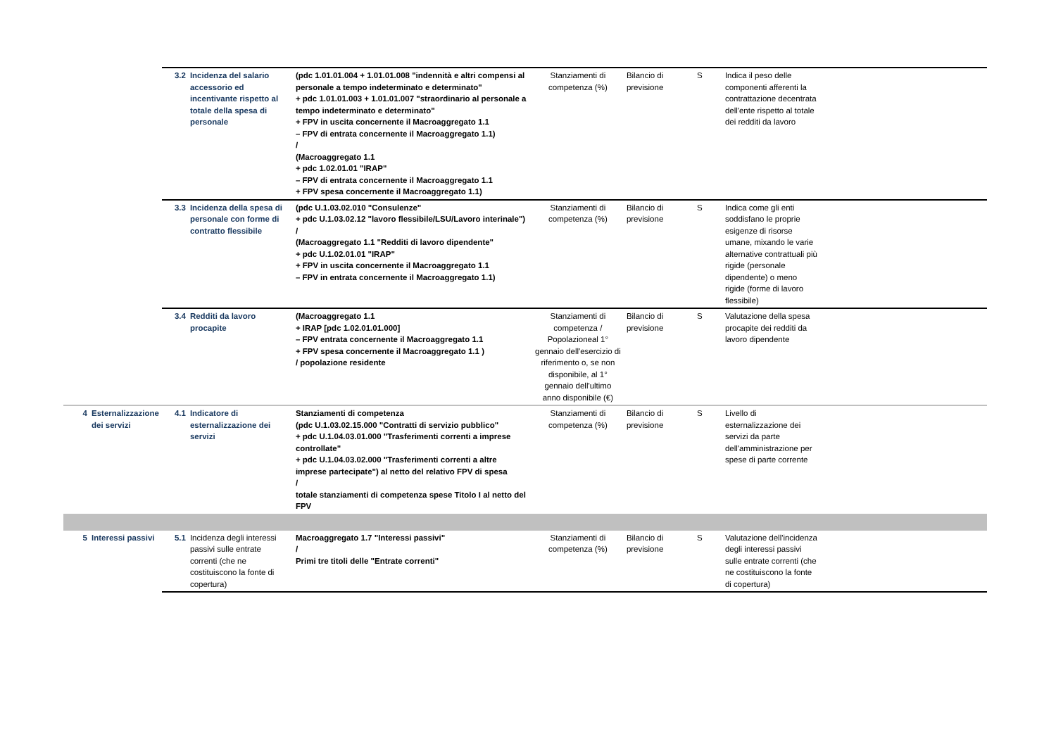| | | 3.2 | Incidenza del salario accessorio ed incentivante rispetto al totale della spesa di personale | (pdc 1.01.01.004 + 1.01.01.008 "indennità e altri compensi al personale a tempo indeterminato e determinato" + pdc 1.01.01.003 + 1.01.01.007 "straordinario al personale a tempo indeterminato e determinato" + FPV in uscita concernente il Macroaggregato 1.1 – FPV di entrata concernente il Macroaggregato 1.1) / (Macroaggregato 1.1 + pdc 1.02.01.01 "IRAP" – FPV di entrata concernente il Macroaggregato 1.1 + FPV spesa concernente il Macroaggregato 1.1) | Stanziamenti di competenza (%) | Bilancio di previsione | S | Indica il peso delle componenti afferenti la contrattazione decentrata dell'ente rispetto al totale dei redditi da lavoro | |
| | | 3.3 | Incidenza della spesa di personale con forme di contratto flessibile | (pdc U.1.03.02.010 "Consulenze" + pdc U.1.03.02.12 "lavoro flessibile/LSU/Lavoro interinale") / (Macroaggregato 1.1 "Redditi di lavoro dipendente" + pdc U.1.02.01.01 "IRAP" + FPV in uscita concernente il Macroaggregato 1.1 – FPV in entrata concernente il Macroaggregato 1.1) | Stanziamenti di competenza (%) | Bilancio di previsione | S | Indica come gli enti soddisfano le proprie esigenze di risorse umane, mixando le varie alternative contrattuali più rigide (personale dipendente) o meno rigide (forme di lavoro flessibile) | |
| | | 3.4 | Redditi da lavoro procapite | (Macroaggregato 1.1 + IRAP [pdc 1.02.01.01.000] – FPV entrata concernente il Macroaggregato 1.1 + FPV spesa concernente il Macroaggregato 1.1 ) / popolazione residente | Stanziamenti di competenza / Popolazioneal 1° gennaio dell'esercizio di riferimento o, se non disponibile, al 1° gennaio dell'ultimo anno disponibile (€) | Bilancio di previsione | S | Valutazione della spesa procapite dei redditi da lavoro dipendente | |
| 4 | Esternalizzazione dei servizi | 4.1 | Indicatore di esternalizzazione dei servizi | Stanziamenti di competenza (pdc U.1.03.02.15.000 "Contratti di servizio pubblico" + pdc U.1.04.03.01.000 "Trasferimenti correnti a imprese controllate" + pdc U.1.04.03.02.000 "Trasferimenti correnti a altre imprese partecipate") al netto del relativo FPV di spesa / totale stanziamenti di competenza spese Titolo I al netto del FPV | Stanziamenti di competenza (%) | Bilancio di previsione | S | Livello di esternalizzazione dei servizi da parte dell'amministrazione per spese di parte corrente | |
| 5 | Interessi passivi | 5.1 | Incidenza degli interessi passivi sulle entrate correnti (che ne costituiscono la fonte di copertura) | Macroaggregato 1.7 "Interessi passivi" / Primi tre titoli delle "Entrate correnti" | Stanziamenti di competenza (%) | Bilancio di previsione | S | Valutazione dell'incidenza degli interessi passivi sulle entrate correnti (che ne costituiscono la fonte di copertura) | |